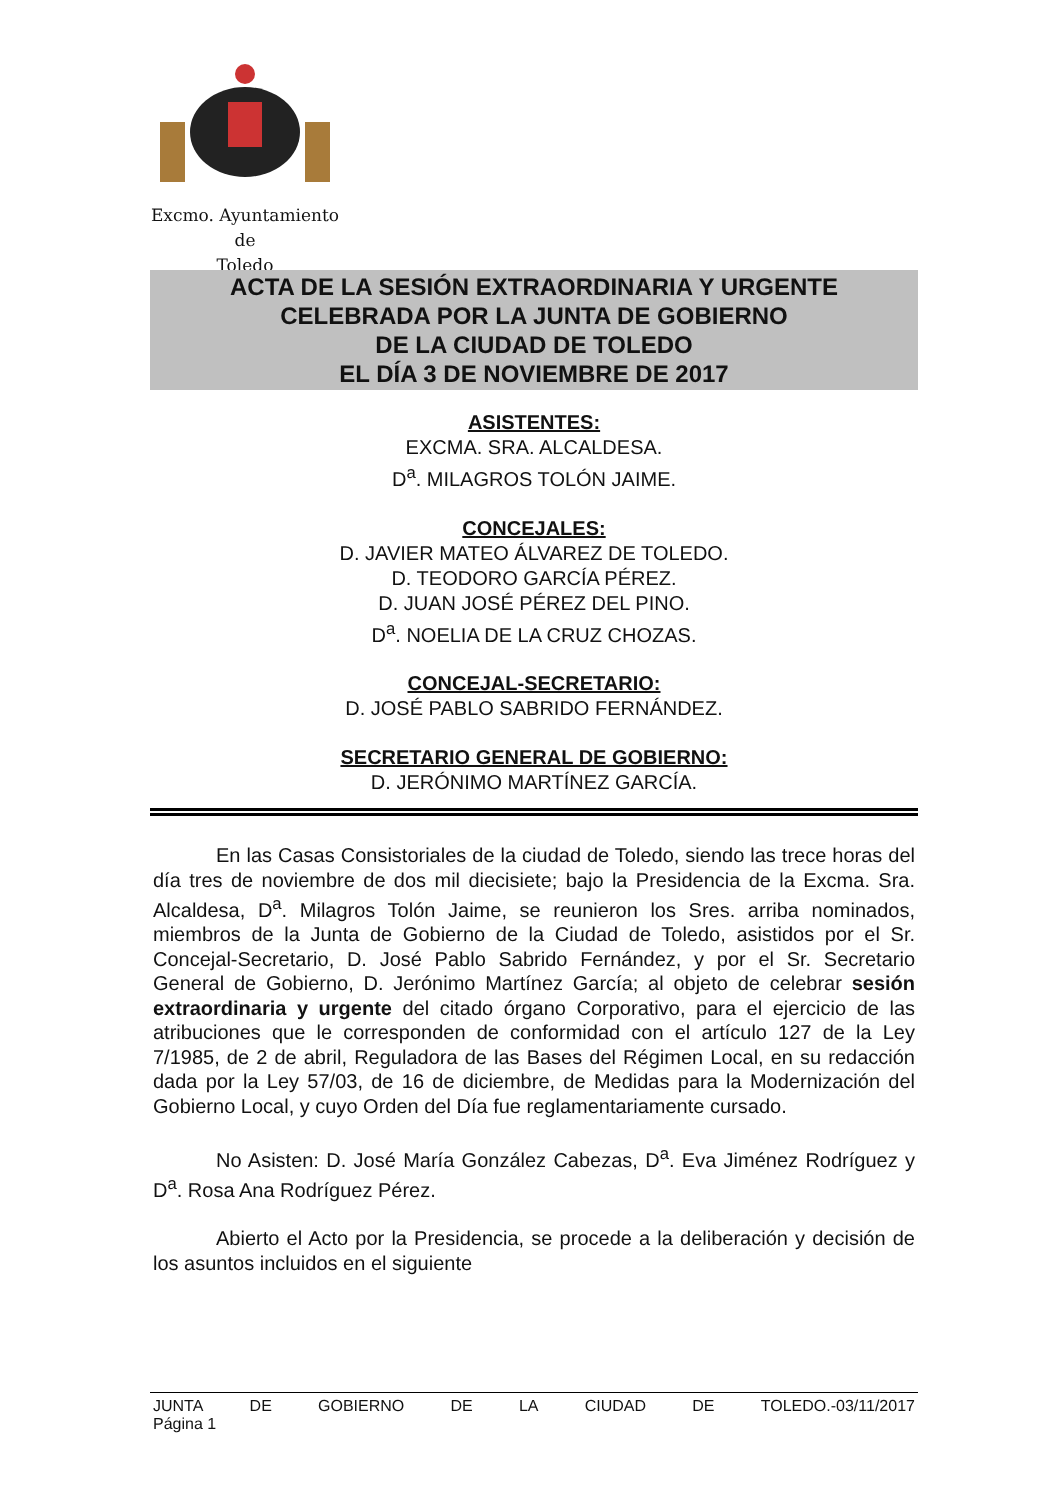Excmo. Ayuntamiento
de
Toledo
ACTA DE LA SESIÓN EXTRAORDINARIA Y URGENTE
CELEBRADA POR LA JUNTA DE GOBIERNO
DE LA CIUDAD DE TOLEDO
EL DÍA 3 DE NOVIEMBRE DE 2017
ASISTENTES:
EXCMA. SRA. ALCALDESA.
D<sup>a</sup>. MILAGROS TOLÓN JAIME.
CONCEJALES:
D. JAVIER MATEO ÁLVAREZ DE TOLEDO.
D. TEODORO GARCÍA PÉREZ.
D. JUAN JOSÉ PÉREZ DEL PINO.
D<sup>a</sup>. NOELIA DE LA CRUZ CHOZAS.
CONCEJAL-SECRETARIO:
D. JOSÉ PABLO SABRIDO FERNÁNDEZ.
SECRETARIO GENERAL DE GOBIERNO:
D. JERÓNIMO MARTÍNEZ GARCÍA.
En las Casas Consistoriales de la ciudad de Toledo, siendo las trece horas del día tres de noviembre de dos mil diecisiete; bajo la Presidencia de la Excma. Sra. Alcaldesa, D<sup>a</sup>. Milagros Tolón Jaime, se reunieron los Sres. arriba nominados, miembros de la Junta de Gobierno de la Ciudad de Toledo, asistidos por el Sr. Concejal-Secretario, D. José Pablo Sabrido Fernández, y por el Sr. Secretario General de Gobierno, D. Jerónimo Martínez García; al objeto de celebrar sesión extraordinaria y urgente del citado órgano Corporativo, para el ejercicio de las atribuciones que le corresponden de conformidad con el artículo 127 de la Ley 7/1985, de 2 de abril, Reguladora de las Bases del Régimen Local, en su redacción dada por la Ley 57/03, de 16 de diciembre, de Medidas para la Modernización del Gobierno Local, y cuyo Orden del Día fue reglamentariamente cursado.
No Asisten: D. José María González Cabezas, D<sup>a</sup>. Eva Jiménez Rodríguez y D<sup>a</sup>. Rosa Ana Rodríguez Pérez.
Abierto el Acto por la Presidencia, se procede a la deliberación y decisión de los asuntos incluidos en el siguiente
JUNTA DE GOBIERNO DE LA CIUDAD DE TOLEDO.-03/11/2017
Página 1